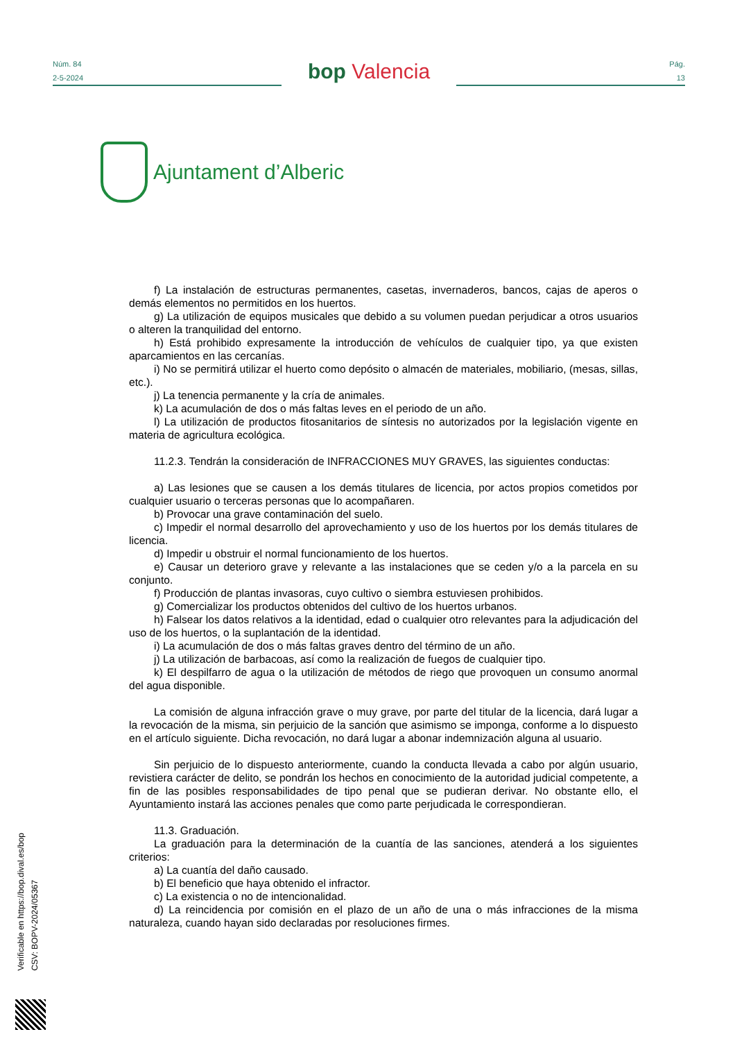Núm. 84
2-5-2024
bop Valencia
Pág.
13
Ajuntament d’Alberic
f) La instalación de estructuras permanentes, casetas, invernaderos, bancos, cajas de aperos o demás elementos no permitidos en los huertos.
g) La utilización de equipos musicales que debido a su volumen puedan perjudicar a otros usuarios o alteren la tranquilidad del entorno.
h) Está prohibido expresamente la introducción de vehículos de cualquier tipo, ya que existen aparcamientos en las cercanías.
i) No se permitirá utilizar el huerto como depósito o almacén de materiales, mobiliario, (mesas, sillas, etc.).
j) La tenencia permanente y la cría de animales.
k) La acumulación de dos o más faltas leves en el periodo de un año.
l) La utilización de productos fitosanitarios de síntesis no autorizados por la legislación vigente en materia de agricultura ecológica.
11.2.3. Tendrán la consideración de INFRACCIONES MUY GRAVES, las siguientes conductas:
a) Las lesiones que se causen a los demás titulares de licencia, por actos propios cometidos por cualquier usuario o terceras personas que lo acompañaren.
b) Provocar una grave contaminación del suelo.
c) Impedir el normal desarrollo del aprovechamiento y uso de los huertos por los demás titulares de licencia.
d) Impedir u obstruir el normal funcionamiento de los huertos.
e) Causar un deterioro grave y relevante a las instalaciones que se ceden y/o a la parcela en su conjunto.
f) Producción de plantas invasoras, cuyo cultivo o siembra estuviesen prohibidos.
g) Comercializar los productos obtenidos del cultivo de los huertos urbanos.
h) Falsear los datos relativos a la identidad, edad o cualquier otro relevantes para la adjudicación del uso de los huertos, o la suplantación de la identidad.
i) La acumulación de dos o más faltas graves dentro del término de un año.
j) La utilización de barbacoas, así como la realización de fuegos de cualquier tipo.
k) El despilfarro de agua o la utilización de métodos de riego que provoquen un consumo anormal del agua disponible.
La comisión de alguna infracción grave o muy grave, por parte del titular de la licencia, dará lugar a la revocación de la misma, sin perjuicio de la sanción que asimismo se imponga, conforme a lo dispuesto en el artículo siguiente. Dicha revocación, no dará lugar a abonar indemnización alguna al usuario.
Sin perjuicio de lo dispuesto anteriormente, cuando la conducta llevada a cabo por algún usuario, revistiera carácter de delito, se pondrán los hechos en conocimiento de la autoridad judicial competente, a fin de las posibles responsabilidades de tipo penal que se pudieran derivar. No obstante ello, el Ayuntamiento instará las acciones penales que como parte perjudicada le correspondieran.
11.3. Graduación.
La graduación para la determinación de la cuantía de las sanciones, atenderá a los siguientes criterios:
a) La cuantía del daño causado.
b) El beneficio que haya obtenido el infractor.
c) La existencia o no de intencionalidad.
d) La reincidencia por comisión en el plazo de un año de una o más infracciones de la misma naturaleza, cuando hayan sido declaradas por resoluciones firmes.
Verificable en https://bop.dival.es/bop
CSV: BOPV-2024/05367